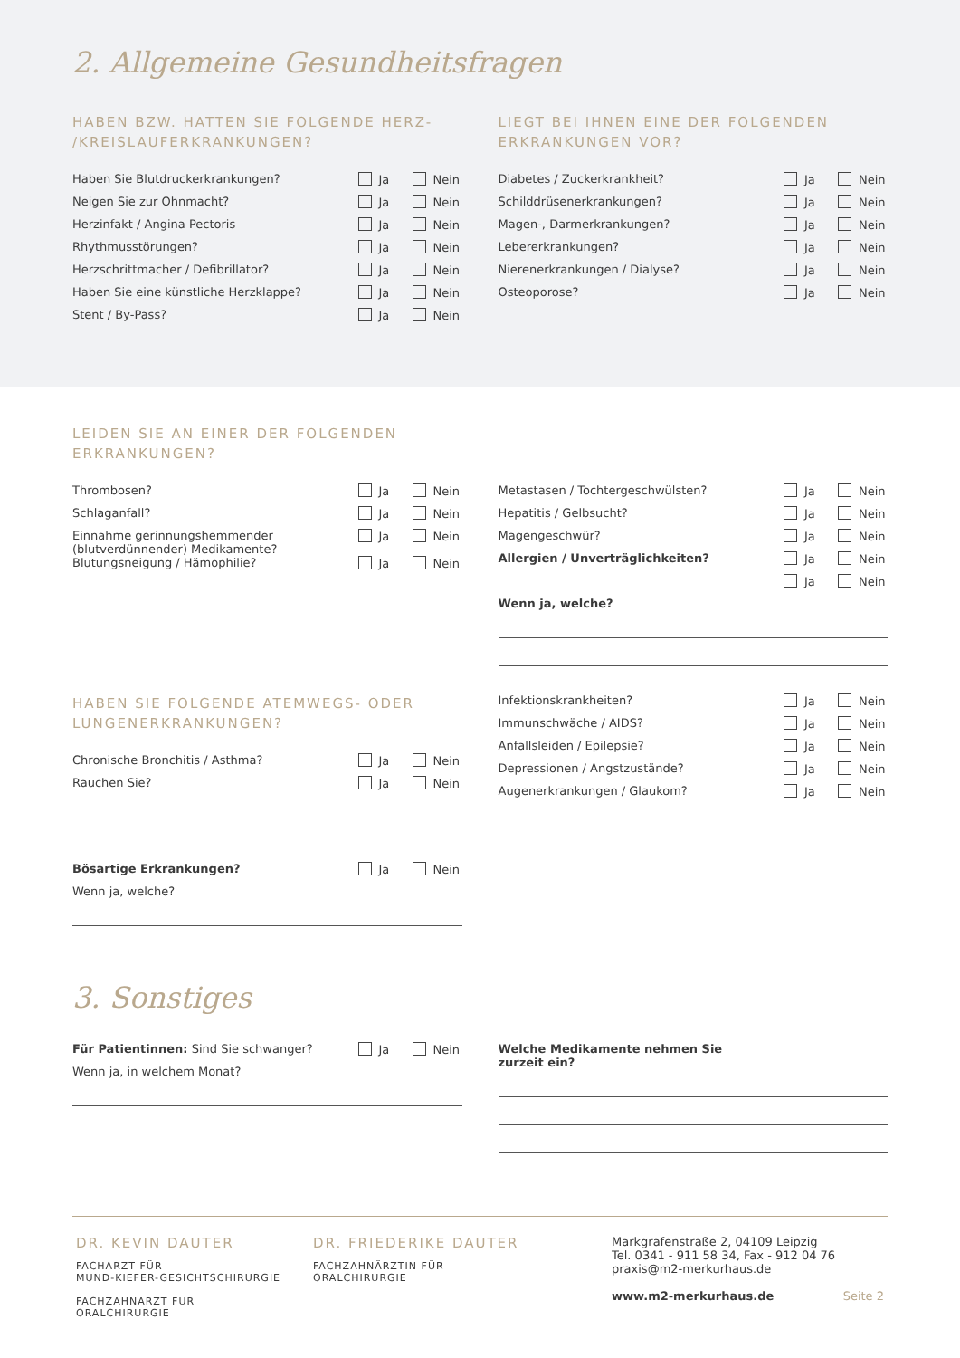2. Allgemeine Gesundheitsfragen
HABEN BZW. HATTEN SIE FOLGENDE HERZ-
/KREISLAUFERKRANKUNGEN?
Haben Sie Blutdruckerkrankungen?
Ja Nein
Neigen Sie zur Ohnmacht? Ja Nein
Herzinfakt / Angina Pectoris Ja Nein
Rhythmusstörungen? Ja Nein
Herzschrittmacher / Defibrillator?
Ja Nein
Haben Sie eine künstliche Herzklappe?
Ja Nein
Stent / By-Pass? Ja Nein
LIEGT BEI IHNEN EINE DER FOLGENDEN
ERKRANKUNGEN VOR?
Diabetes / Zuckerkrankheit? Ja Nein
Schilddrüsenerkrankungen? Ja Nein
Magen-, Darmerkrankungen? Ja Nein
Lebererkrankungen? Ja Nein
Nierenerkrankungen / Dialyse? Ja Nein
Osteoporose? Ja Nein
LEIDEN SIE AN EINER DER FOLGENDEN
ERKRANKUNGEN?
Thrombosen? Ja Nein
Schlaganfall? Ja Nein
Einnahme gerinnungshemmender
(blutverdünnender) Medikamente?
Ja Nein
Blutungsneigung / Hämophilie? Ja Nein
Metastasen / Tochtergeschwülsten?
Ja Nein
Hepatitis / Gelbsucht? Ja Nein
Magengeschwür? Ja Nein
Allergien / Unverträglichkeiten?
Ja Nein
Ja Nein
Wenn ja, welche?
HABEN SIE FOLGENDE ATEMWEGS- ODER
LUNGENERKRANKUNGEN?
Chronische Bronchitis / Asthma?
Ja Nein
Rauchen Sie? Ja Nein
Bösartige Erkrankungen? Ja Nein
Wenn ja, welche?
Infektionskrankheiten? Ja Nein
Immunschwäche / AIDS? Ja Nein
Anfallsleiden / Epilepsie? Ja Nein
Depressionen / Angstzustände? Ja Nein
Augenerkrankungen / Glaukom? Ja Nein
3. Sonstiges
Für Patientinnen: Sind Sie schwanger?
Ja Nein
Wenn ja, in welchem Monat?
Welche Medikamente nehmen Sie
zurzeit ein?
DR. KEVIN DAUTER
FACHARZT FÜR
MUND-KIEFER-GESICHTSCHIRURGIE
FACHZAHNARZT FÜR
ORALCHIRURGIE
DR. FRIEDERIKE DAUTER
FACHZAHNÄRZTIN FÜR
ORALCHIRURGIE
Markgrafenstraße 2, 04109 Leipzig
Tel. 0341 - 911 58 34, Fax - 912 04 76
praxis@m2-merkurhaus.de
www.m2-merkurhaus.de Seite 2